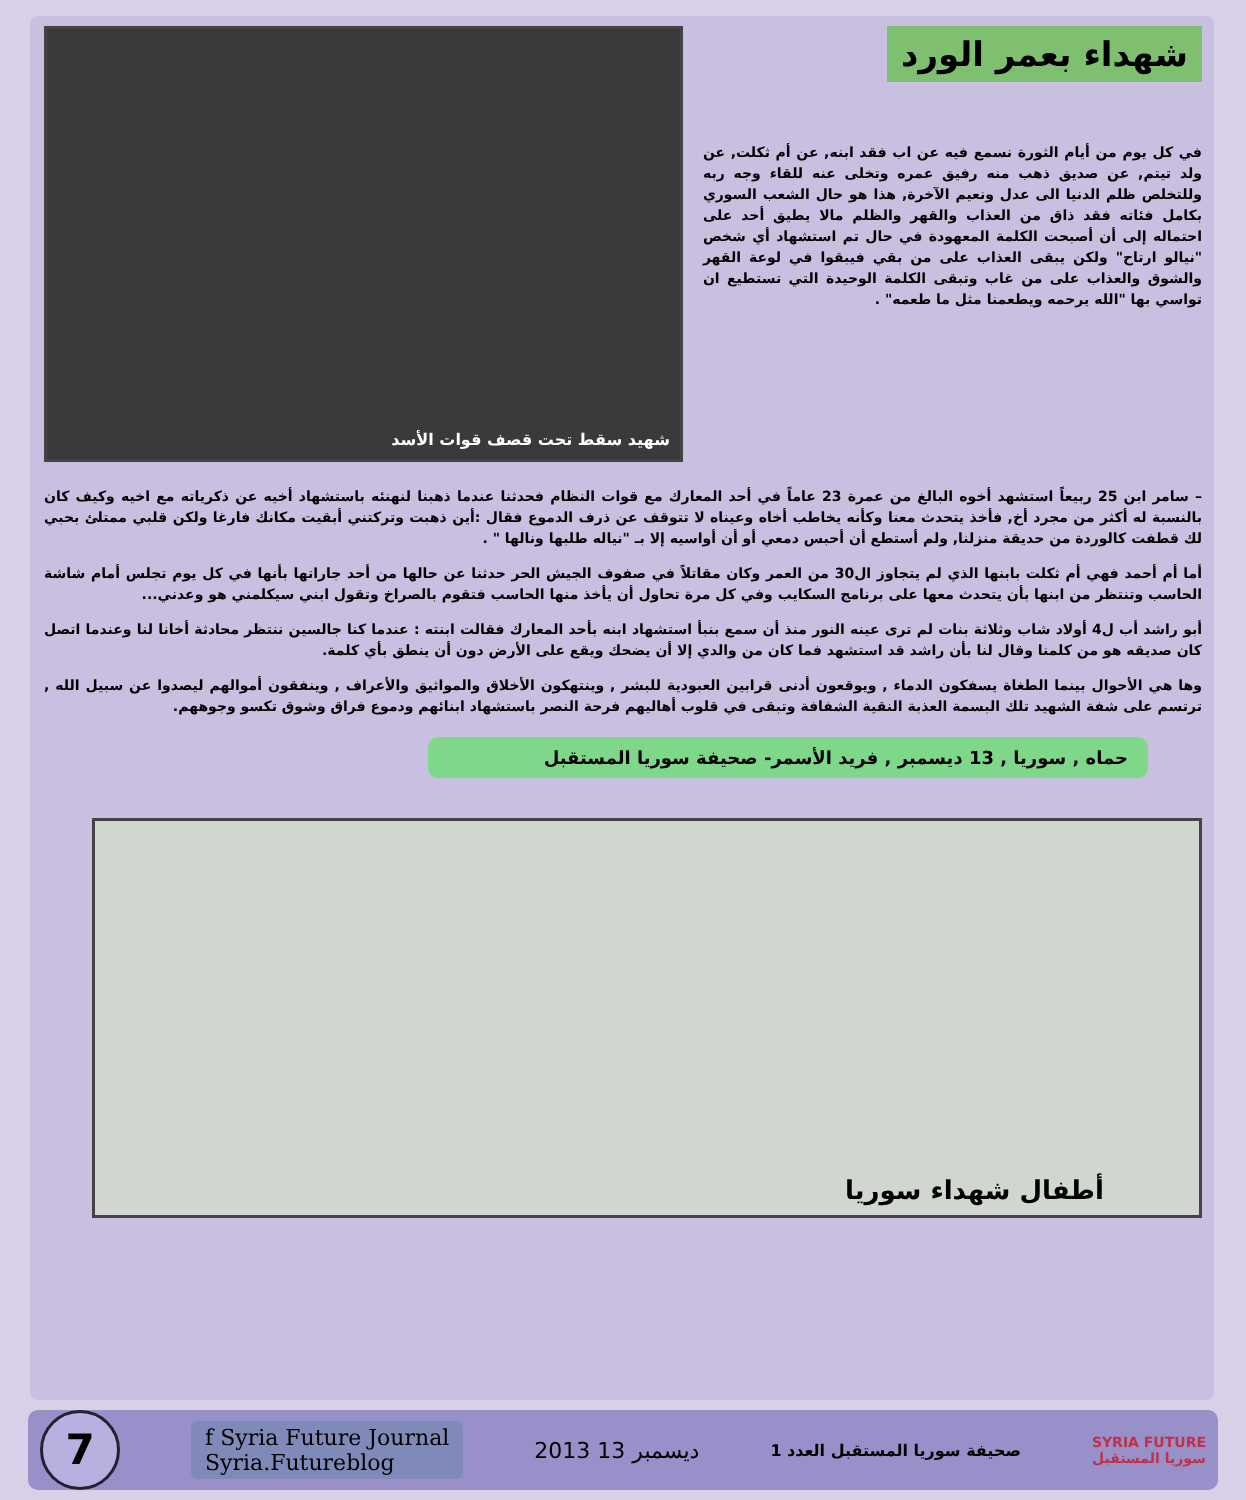شهداء بعمر الورد
في كل يوم من أيام الثورة نسمع فيه عن اب فقد ابنه, عن أم ثكلت, عن ولد تيتم, عن صديق ذهب منه رفيق عمره وتخلى عنه للقاء وجه ربه وللتخلص ظلم الدنيا الى عدل ونعيم الآخرة, هذا هو حال الشعب السوري بكامل فئاته فقد ذاق من العذاب والقهر والظلم مالا يطيق أحد على احتماله إلى أن أصبحت الكلمة المعهودة في حال تم استشهاد أي شخص "نيالو ارتاح" ولكن يبقى العذاب على من بقي فيبقوا في لوعة القهر والشوق والعذاب على من غاب وتبقى الكلمة الوحيدة التي تستطيع ان تواسي بها "الله يرحمه ويطعمنا مثل ما طعمه" .
شهيد سقط تحت قصف قوات الأسد
– سامر ابن 25 ربيعاً استشهد أخوه البالغ من عمرة 23 عاماً في أحد المعارك مع قوات النظام فحدثنا عندما ذهبنا لنهنئه باستشهاد أخيه عن ذكرياته مع اخيه وكيف كان بالنسبة له أكثر من مجرد أخ, فأخذ يتحدث معنا وكأنه يخاطب أخاه وعيناه لا تتوقف عن ذرف الدموع فقال :أين ذهبت وتركتني أبقيت مكانك فارغا ولكن قلبي ممتلئ بحبي لك قطفت كالوردة من حديقة منزلنا, ولم أستطع أن أحبس دمعي أو أن أواسيه إلا بـ "نياله طلبها ونالها " .
أما أم أحمد فهي أم ثكلت بابنها الذي لم يتجاوز ال30 من العمر وكان مقاتلاً في صفوف الجيش الحر حدثنا عن حالها من أحد جاراتها بأنها في كل يوم تجلس أمام شاشة الحاسب وتنتظر من ابنها بأن يتحدث معها على برنامج السكايب وفي كل مرة تحاول أن يأخذ منها الحاسب فتقوم بالصراخ وتقول ابني سيكلمني هو وعدني...
أبو راشد أب ل4 أولاد شاب وثلاثة بنات لم ترى عينه النور منذ أن سمع بنبأ استشهاد ابنه بأحد المعارك فقالت ابنته : عندما كنا جالسين ننتظر محادثة أخانا لنا وعندما اتصل كان صديقه هو من كلمنا وقال لنا بأن راشد قد استشهد فما كان من والدي إلا أن يضحك ويقع على الأرض دون أن ينطق بأي كلمة.
وها هي الأحوال بينما الطغاة يسفكون الدماء , ويوقعون أدنى قرابين العبودية للبشر , وينتهكون الأخلاق والمواثيق والأعراف , وينفقون أموالهم ليصدوا عن سبيل الله , ترتسم على شفة الشهيد تلك البسمة العذبة النقية الشفافة وتبقى في قلوب أهاليهم فرحة النصر باستشهاد ابنائهم ودموع فراق وشوق تكسو وجوههم.
حماه , سوريا , 13 ديسمبر , فريد الأسمر- صحيفة سوريا المستقبل
أطفال شهداء سوريا
7
f Syria Future Journal
Syria.Futureblog
2013 ديسمبر 13
صحيفة سوريا المستقبل العدد 1
SYRIA FUTURE
سوريا المستقبل